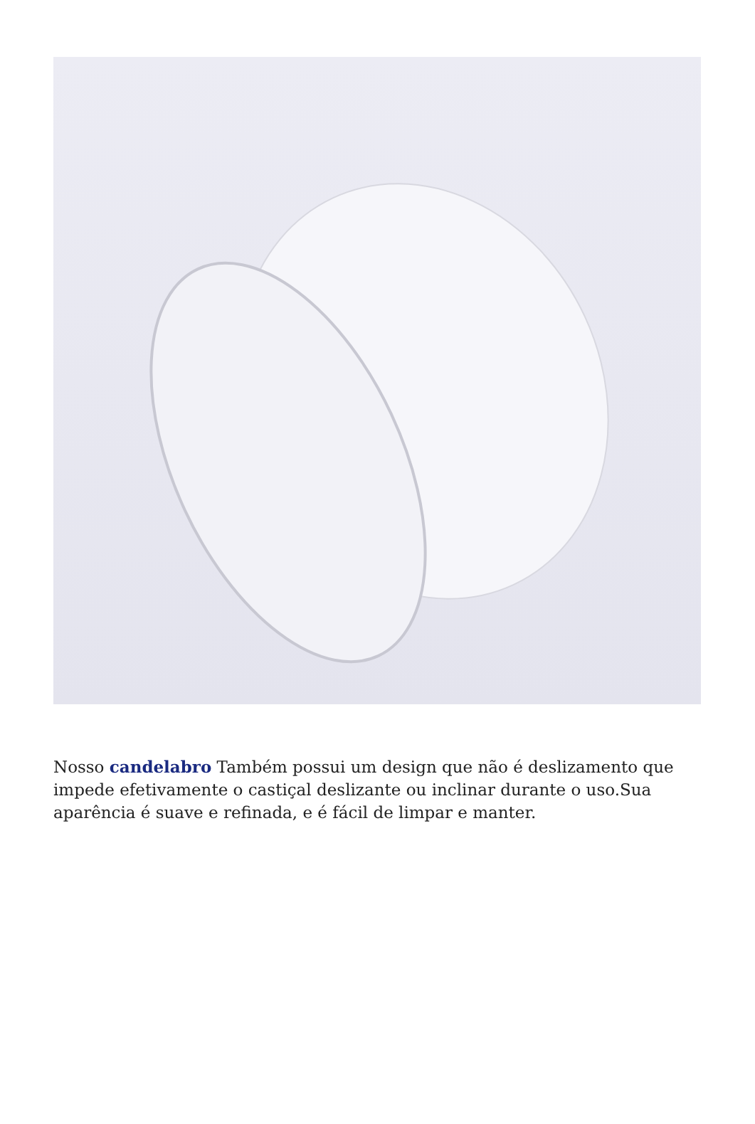Nosso candelabro Também possui um design que não é deslizamento que impede efetivamente o castiçal deslizante ou inclinar durante o uso.Sua aparência é suave e refinada, e é fácil de limpar e manter.